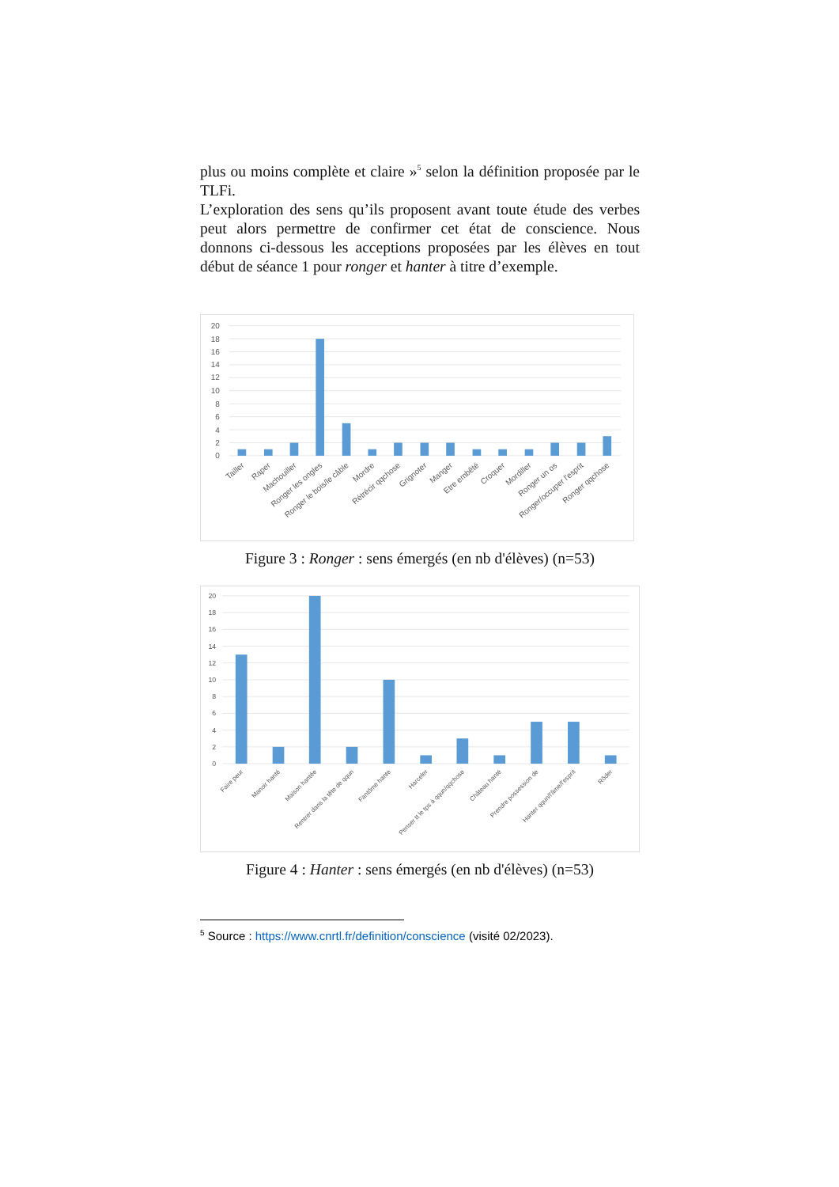plus ou moins complète et claire »<sup>5</sup> selon la définition proposée par le TLFi.
L’exploration des sens qu’ils proposent avant toute étude des verbes peut alors permettre de confirmer cet état de conscience. Nous donnons ci-dessous les acceptions proposées par les élèves en tout début de séance 1 pour ronger et hanter à titre d’exemple.
20
18
16
14
12
10
8
6
4
2
0
Tailler
Raper
Machouiller
Ronger les ongles
Ronger le bois/le câble
Mordre
Rétrécir qqchose
Grignoter
Manger
Etre embêté
Croquer
Mordiller
Ronger un os
Ronger/occuper l'esprit
Ronger qqchose
Figure 3 : Ronger : sens émergés (en nb d'élèves) (n=53)
20
18
16
14
12
10
8
6
4
2
0
Faire peur
Manoir hanté
Maison hantée
Rentrer dans la tête de qqun
Fantôme hante
Harceler
Penser tt le tps à qqun/qqchose
Château hanté
Prendre possession de
Hanter qqun/l'âme/l'esprit
Rôder
Figure 4 : Hanter : sens émergés (en nb d'élèves) (n=53)
<sup>5</sup> Source : https://www.cnrtl.fr/definition/conscience (visité 02/2023).